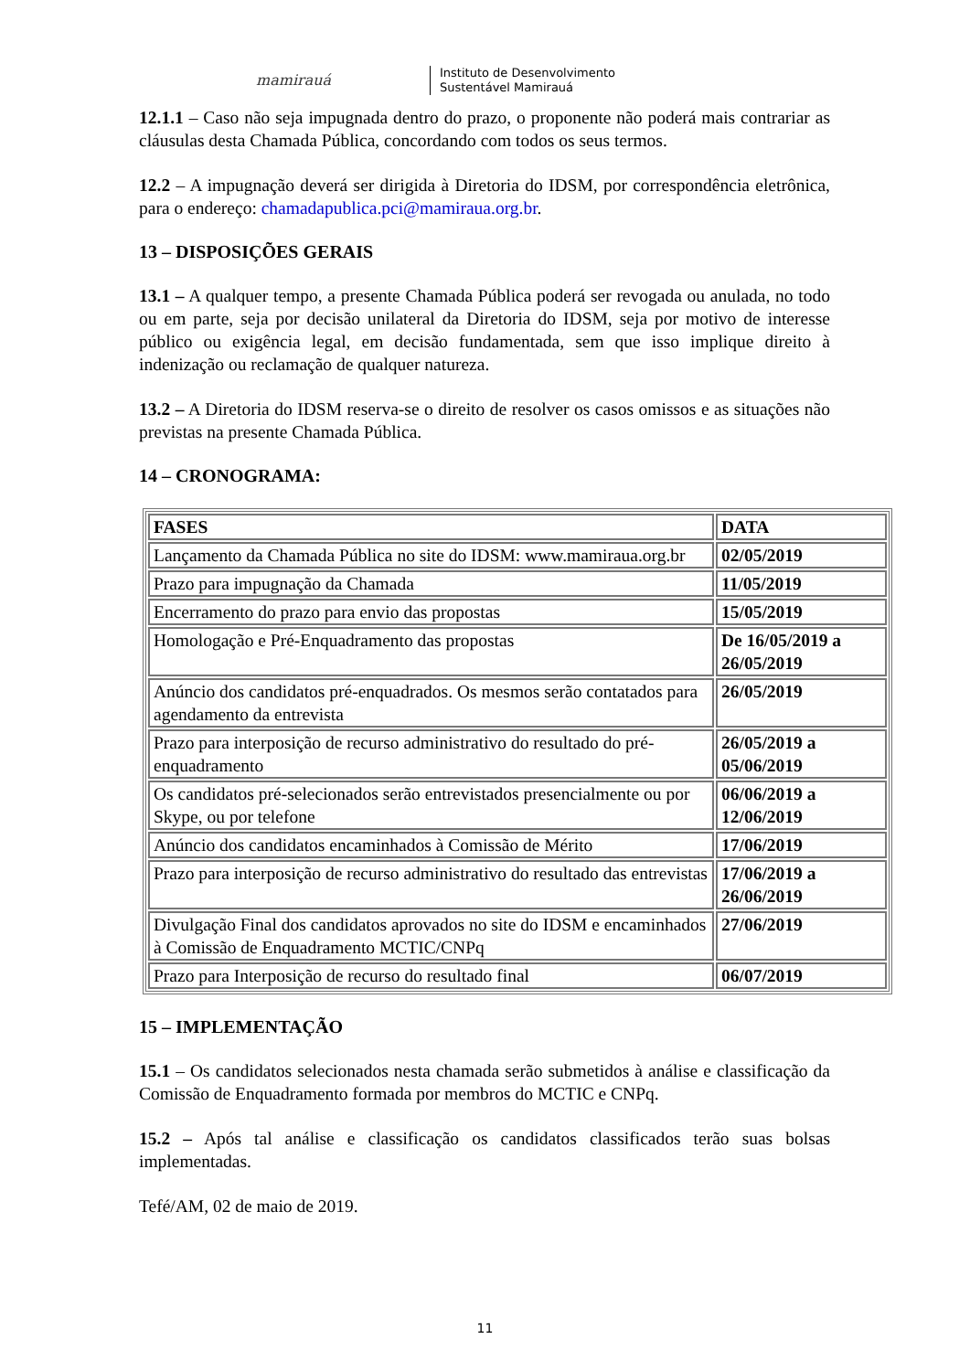mamirauá
Instituto de Desenvolvimento
Sustentável Mamirauá
12.1.1 – Caso não seja impugnada dentro do prazo, o proponente não poderá mais contrariar as cláusulas desta Chamada Pública, concordando com todos os seus termos.
12.2 – A impugnação deverá ser dirigida à Diretoria do IDSM, por correspondência eletrônica, para o endereço: chamadapublica.pci@mamiraua.org.br.
13 – DISPOSIÇÕES GERAIS
13.1 – A qualquer tempo, a presente Chamada Pública poderá ser revogada ou anulada, no todo ou em parte, seja por decisão unilateral da Diretoria do IDSM, seja por motivo de interesse público ou exigência legal, em decisão fundamentada, sem que isso implique direito à indenização ou reclamação de qualquer natureza.
13.2 – A Diretoria do IDSM reserva-se o direito de resolver os casos omissos e as situações não previstas na presente Chamada Pública.
14 – CRONOGRAMA:
| FASES | DATA |
| --- | --- |
| Lançamento da Chamada Pública no site do IDSM: www.mamiraua.org.br | 02/05/2019 |
| Prazo para impugnação da Chamada | 11/05/2019 |
| Encerramento do prazo para envio das propostas | 15/05/2019 |
| Homologação e Pré-Enquadramento das propostas | De 16/05/2019 a 26/05/2019 |
| Anúncio dos candidatos pré-enquadrados. Os mesmos serão contatados para agendamento da entrevista | 26/05/2019 |
| Prazo para interposição de recurso administrativo do resultado do pré-enquadramento | 26/05/2019 a 05/06/2019 |
| Os candidatos pré-selecionados serão entrevistados presencialmente ou por Skype, ou por telefone | 06/06/2019 a 12/06/2019 |
| Anúncio dos candidatos encaminhados à Comissão de Mérito | 17/06/2019 |
| Prazo para interposição de recurso administrativo do resultado das entrevistas | 17/06/2019 a 26/06/2019 |
| Divulgação Final dos candidatos aprovados no site do IDSM e encaminhados à Comissão de Enquadramento MCTIC/CNPq | 27/06/2019 |
| Prazo para Interposição de recurso do resultado final | 06/07/2019 |
15 – IMPLEMENTAÇÃO
15.1 – Os candidatos selecionados nesta chamada serão submetidos à análise e classificação da Comissão de Enquadramento formada por membros do MCTIC e CNPq.
15.2 – Após tal análise e classificação os candidatos classificados terão suas bolsas implementadas.
Tefé/AM, 02 de maio de 2019.
11